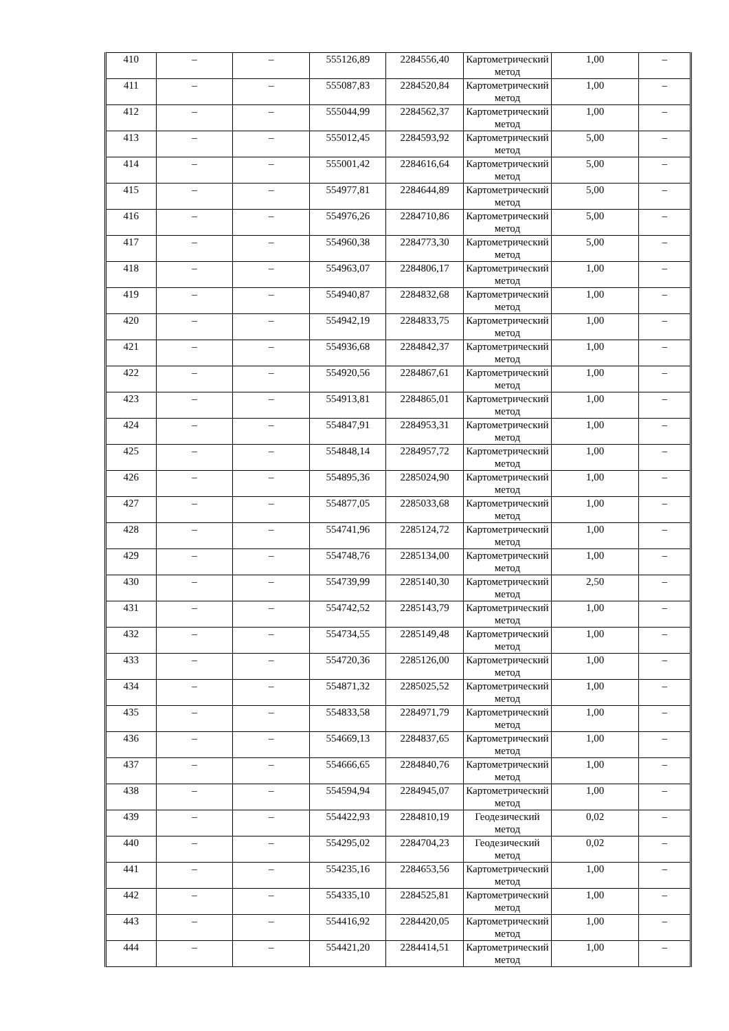| 410 | – | – | 555126,89 | 2284556,40 | Картометрический метод | 1,00 | – |
| 411 | – | – | 555087,83 | 2284520,84 | Картометрический метод | 1,00 | – |
| 412 | – | – | 555044,99 | 2284562,37 | Картометрический метод | 1,00 | – |
| 413 | – | – | 555012,45 | 2284593,92 | Картометрический метод | 5,00 | – |
| 414 | – | – | 555001,42 | 2284616,64 | Картометрический метод | 5,00 | – |
| 415 | – | – | 554977,81 | 2284644,89 | Картометрический метод | 5,00 | – |
| 416 | – | – | 554976,26 | 2284710,86 | Картометрический метод | 5,00 | – |
| 417 | – | – | 554960,38 | 2284773,30 | Картометрический метод | 5,00 | – |
| 418 | – | – | 554963,07 | 2284806,17 | Картометрический метод | 1,00 | – |
| 419 | – | – | 554940,87 | 2284832,68 | Картометрический метод | 1,00 | – |
| 420 | – | – | 554942,19 | 2284833,75 | Картометрический метод | 1,00 | – |
| 421 | – | – | 554936,68 | 2284842,37 | Картометрический метод | 1,00 | – |
| 422 | – | – | 554920,56 | 2284867,61 | Картометрический метод | 1,00 | – |
| 423 | – | – | 554913,81 | 2284865,01 | Картометрический метод | 1,00 | – |
| 424 | – | – | 554847,91 | 2284953,31 | Картометрический метод | 1,00 | – |
| 425 | – | – | 554848,14 | 2284957,72 | Картометрический метод | 1,00 | – |
| 426 | – | – | 554895,36 | 2285024,90 | Картометрический метод | 1,00 | – |
| 427 | – | – | 554877,05 | 2285033,68 | Картометрический метод | 1,00 | – |
| 428 | – | – | 554741,96 | 2285124,72 | Картометрический метод | 1,00 | – |
| 429 | – | – | 554748,76 | 2285134,00 | Картометрический метод | 1,00 | – |
| 430 | – | – | 554739,99 | 2285140,30 | Картометрический метод | 2,50 | – |
| 431 | – | – | 554742,52 | 2285143,79 | Картометрический метод | 1,00 | – |
| 432 | – | – | 554734,55 | 2285149,48 | Картометрический метод | 1,00 | – |
| 433 | – | – | 554720,36 | 2285126,00 | Картометрический метод | 1,00 | – |
| 434 | – | – | 554871,32 | 2285025,52 | Картометрический метод | 1,00 | – |
| 435 | – | – | 554833,58 | 2284971,79 | Картометрический метод | 1,00 | – |
| 436 | – | – | 554669,13 | 2284837,65 | Картометрический метод | 1,00 | – |
| 437 | – | – | 554666,65 | 2284840,76 | Картометрический метод | 1,00 | – |
| 438 | – | – | 554594,94 | 2284945,07 | Картометрический метод | 1,00 | – |
| 439 | – | – | 554422,93 | 2284810,19 | Геодезический метод | 0,02 | – |
| 440 | – | – | 554295,02 | 2284704,23 | Геодезический метод | 0,02 | – |
| 441 | – | – | 554235,16 | 2284653,56 | Картометрический метод | 1,00 | – |
| 442 | – | – | 554335,10 | 2284525,81 | Картометрический метод | 1,00 | – |
| 443 | – | – | 554416,92 | 2284420,05 | Картометрический метод | 1,00 | – |
| 444 | – | – | 554421,20 | 2284414,51 | Картометрический метод | 1,00 | – |